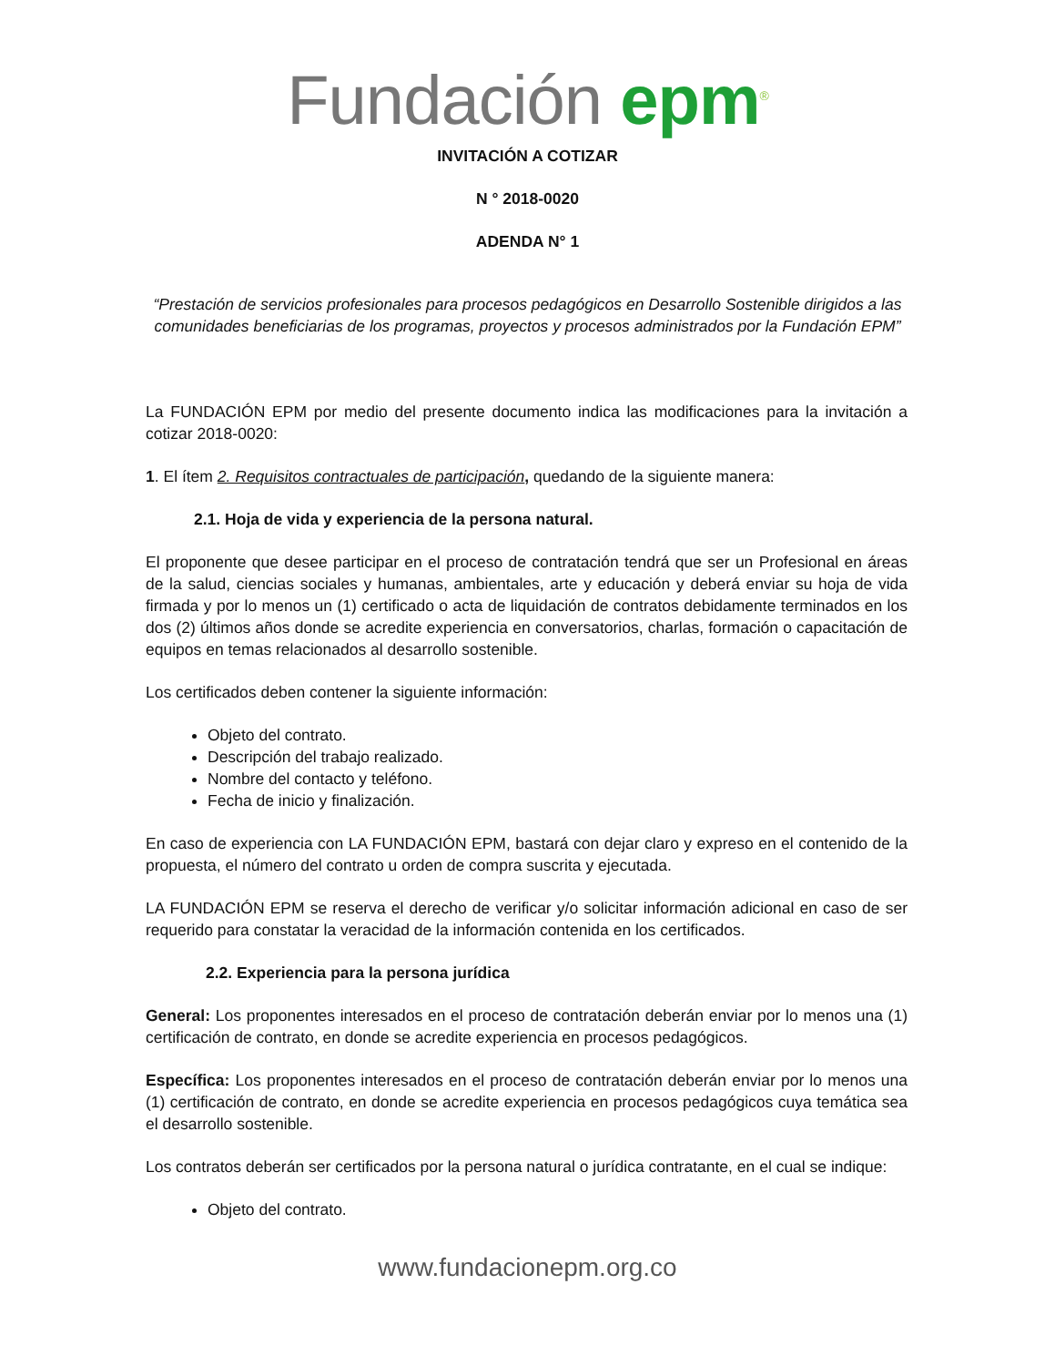Fundación epm<sup>®</sup>
INVITACIÓN A COTIZAR
N ° 2018-0020
ADENDA N° 1
“Prestación de servicios profesionales para procesos pedagógicos en Desarrollo Sostenible dirigidos a las comunidades beneficiarias de los programas, proyectos y procesos administrados por la Fundación EPM”
La FUNDACIÓN EPM por medio del presente documento indica las modificaciones para la invitación a cotizar 2018-0020:
1. El ítem 2. Requisitos contractuales de participación, quedando de la siguiente manera:
2.1. Hoja de vida y experiencia de la persona natural.
El proponente que desee participar en el proceso de contratación tendrá que ser un Profesional en áreas de la salud, ciencias sociales y humanas, ambientales, arte y educación y deberá enviar su hoja de vida firmada y por lo menos un (1) certificado o acta de liquidación de contratos debidamente terminados en los dos (2) últimos años donde se acredite experiencia en conversatorios, charlas, formación o capacitación de equipos en temas relacionados al desarrollo sostenible.
Los certificados deben contener la siguiente información:
Objeto del contrato.
Descripción del trabajo realizado.
Nombre del contacto y teléfono.
Fecha de inicio y finalización.
En caso de experiencia con LA FUNDACIÓN EPM, bastará con dejar claro y expreso en el contenido de la propuesta, el número del contrato u orden de compra suscrita y ejecutada.
LA FUNDACIÓN EPM se reserva el derecho de verificar y/o solicitar información adicional en caso de ser requerido para constatar la veracidad de la información contenida en los certificados.
2.2. Experiencia para la persona jurídica
General: Los proponentes interesados en el proceso de contratación deberán enviar por lo menos una (1) certificación de contrato, en donde se acredite experiencia en procesos pedagógicos.
Específica: Los proponentes interesados en el proceso de contratación deberán enviar por lo menos una (1) certificación de contrato, en donde se acredite experiencia en procesos pedagógicos cuya temática sea el desarrollo sostenible.
Los contratos deberán ser certificados por la persona natural o jurídica contratante, en el cual se indique:
Objeto del contrato.
www.fundacionepm.org.co